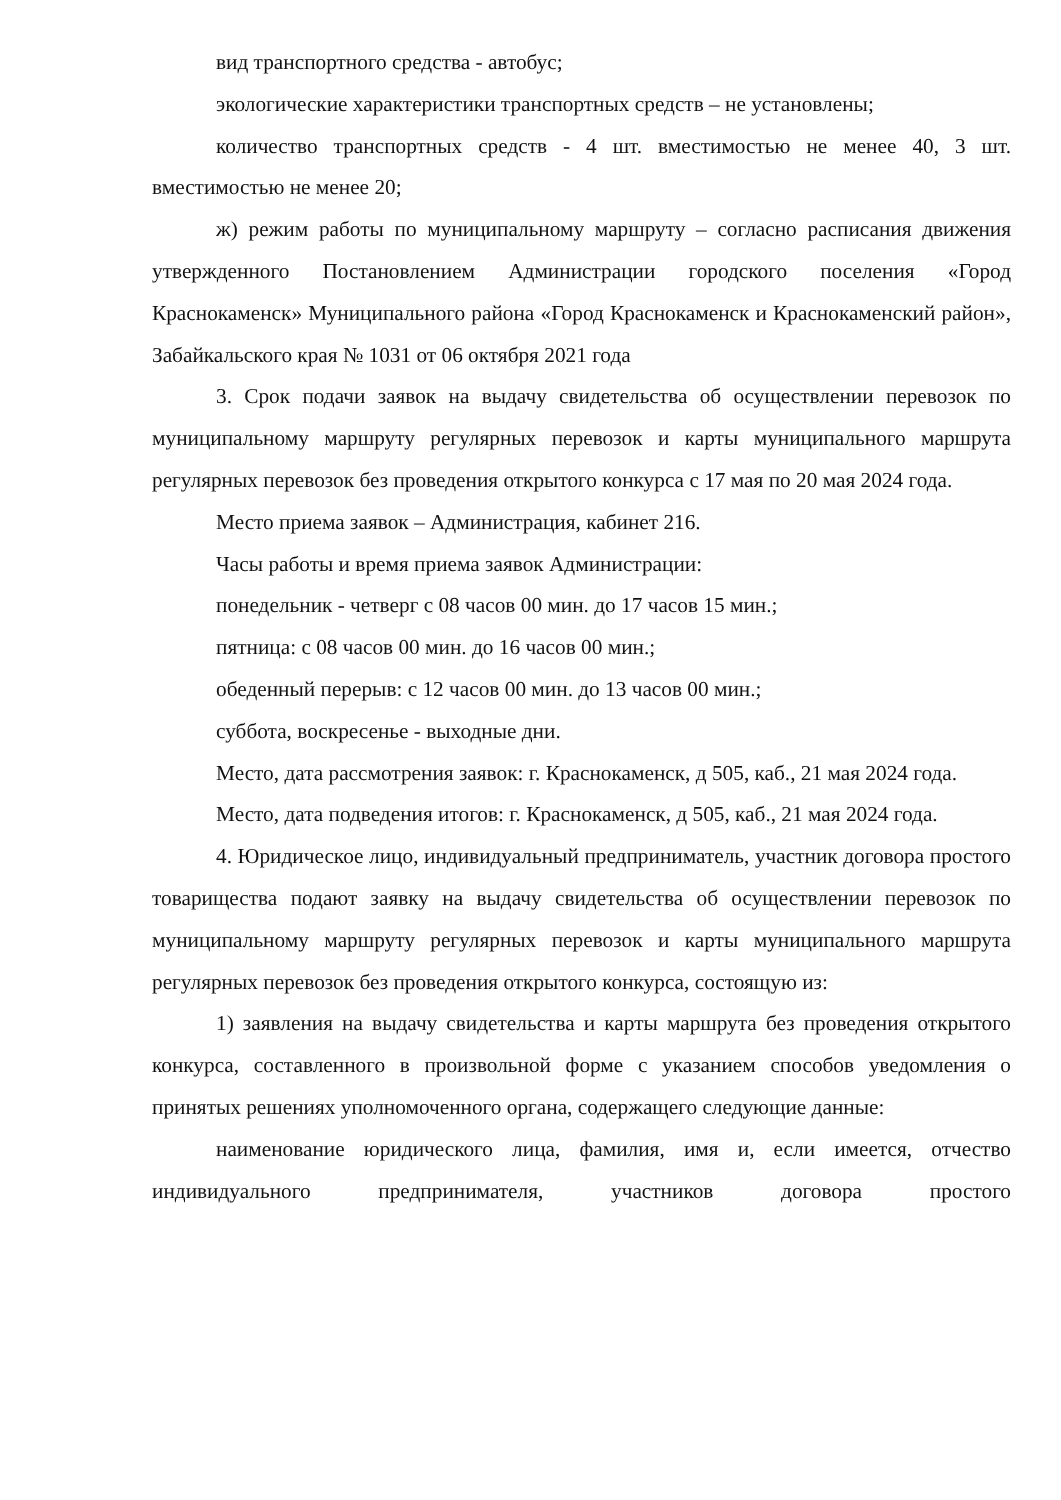вид транспортного средства - автобус;
экологические характеристики транспортных средств – не установлены;
количество транспортных средств - 4 шт. вместимостью не менее 40, 3 шт. вместимостью не менее 20;
ж) режим работы по муниципальному маршруту – согласно расписания движения утвержденного Постановлением Администрации городского поселения «Город Краснокаменск» Муниципального района «Город Краснокаменск и Краснокаменский район», Забайкальского края № 1031 от 06 октября 2021 года
3. Срок подачи заявок на выдачу свидетельства об осуществлении перевозок по муниципальному маршруту регулярных перевозок и карты муниципального маршрута регулярных перевозок без проведения открытого конкурса с 17 мая по 20 мая 2024 года.
Место приема заявок – Администрация, кабинет 216.
Часы работы и время приема заявок Администрации:
понедельник - четверг с 08 часов 00 мин. до 17 часов 15 мин.;
пятница: с 08 часов 00 мин. до 16 часов 00 мин.;
обеденный перерыв: с 12 часов 00 мин. до 13 часов 00 мин.;
суббота, воскресенье - выходные дни.
Место, дата рассмотрения заявок: г. Краснокаменск, д 505, каб., 21 мая 2024 года.
Место, дата подведения итогов: г. Краснокаменск, д 505, каб., 21 мая 2024 года.
4. Юридическое лицо, индивидуальный предприниматель, участник договора простого товарищества подают заявку на выдачу свидетельства об осуществлении перевозок по муниципальному маршруту регулярных перевозок и карты муниципального маршрута регулярных перевозок без проведения открытого конкурса, состоящую из:
1) заявления на выдачу свидетельства и карты маршрута без проведения открытого конкурса, составленного в произвольной форме с указанием способов уведомления о принятых решениях уполномоченного органа, содержащего следующие данные:
наименование юридического лица, фамилия, имя и, если имеется, отчество индивидуального предпринимателя, участников договора простого